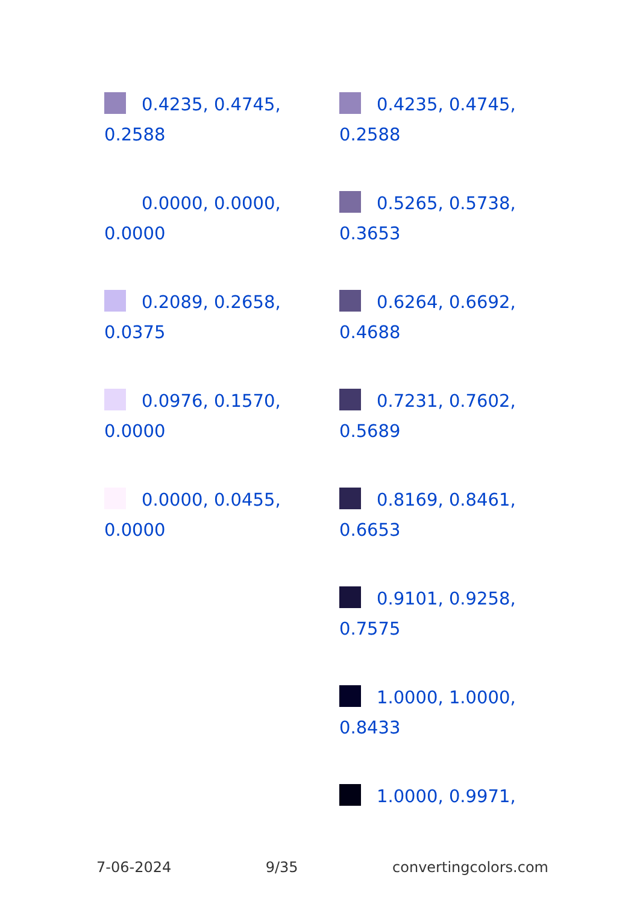0.4235, 0.4745, 0.2588
0.0000, 0.0000, 0.0000
0.2089, 0.2658, 0.0375
0.0976, 0.1570, 0.0000
0.0000, 0.0455, 0.0000
0.4235, 0.4745, 0.2588
0.5265, 0.5738, 0.3653
0.6264, 0.6692, 0.4688
0.7231, 0.7602, 0.5689
0.8169, 0.8461, 0.6653
0.9101, 0.9258, 0.7575
1.0000, 1.0000, 0.8433
1.0000, 0.9971,
7-06-2024 9/35 convertingcolors.com